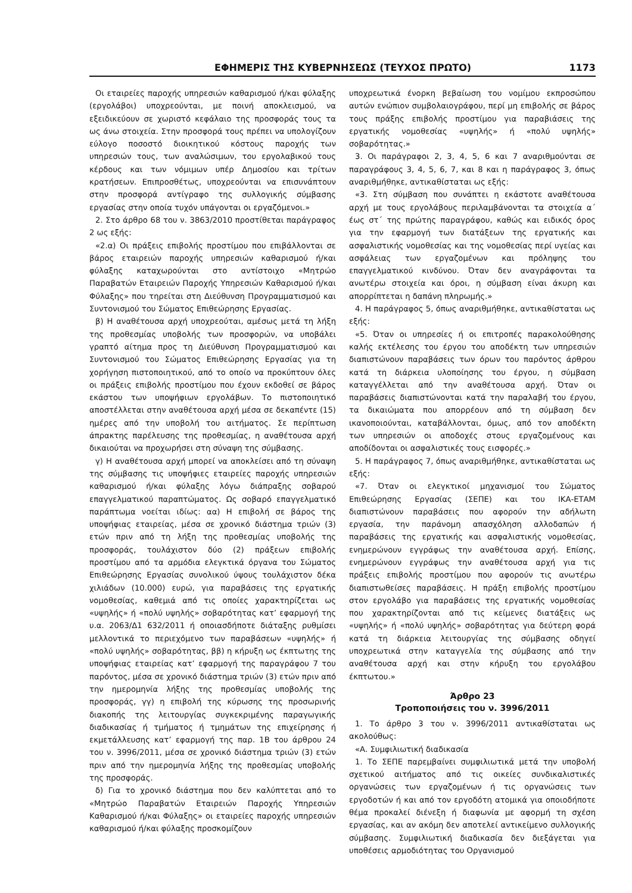ΕΦΗΜΕΡΙΣ ΤΗΣ ΚΥΒΕΡΝΗΣΕΩΣ (ΤΕΥΧΟΣ ΠΡΩΤΟ) 1173
Οι εταιρείες παροχής υπηρεσιών καθαρισμού ή/και φύλαξης (εργολάβοι) υποχρεούνται, με ποινή αποκλεισμού, να εξειδικεύουν σε χωριστό κεφάλαιο της προσφοράς τους τα ως άνω στοιχεία. Στην προσφορά τους πρέπει να υπολογίζουν εύλογο ποσοστό διοικητικού κόστους παροχής των υπηρεσιών τους, των αναλώσιμων, του εργολαβικού τους κέρδους και των νόμιμων υπέρ Δημοσίου και τρίτων κρατήσεων. Επιπροσθέτως, υποχρεούνται να επισυνάπτουν στην προσφορά αντίγραφο της συλλογικής σύμβασης εργασίας στην οποία τυχόν υπάγονται οι εργαζόμενοι.»
2. Στο άρθρο 68 του ν. 3863/2010 προστίθεται παράγραφος 2 ως εξής:
«2.α) Οι πράξεις επιβολής προστίμου που επιβάλλονται σε βάρος εταιρειών παροχής υπηρεσιών καθαρισμού ή/και φύλαξης καταχωρούνται στο αντίστοιχο «Μητρώο Παραβατών Εταιρειών Παροχής Υπηρεσιών Καθαρισμού ή/και Φύλαξης» που τηρείται στη Διεύθυνση Προγραμματισμού και Συντονισμού του Σώματος Επιθεώρησης Εργασίας.
β) Η αναθέτουσα αρχή υποχρεούται, αμέσως μετά τη λήξη της προθεσμίας υποβολής των προσφορών, να υποβάλει γραπτό αίτημα προς τη Διεύθυνση Προγραμματισμού και Συντονισμού του Σώματος Επιθεώρησης Εργασίας για τη χορήγηση πιστοποιητικού, από το οποίο να προκύπτουν όλες οι πράξεις επιβολής προστίμου που έχουν εκδοθεί σε βάρος εκάστου των υποψήφιων εργολάβων. Το πιστοποιητικό αποστέλλεται στην αναθέτουσα αρχή μέσα σε δεκαπέντε (15) ημέρες από την υποβολή του αιτήματος. Σε περίπτωση άπρακτης παρέλευσης της προθεσμίας, η αναθέτουσα αρχή δικαιούται να προχωρήσει στη σύναψη της σύμβασης.
γ) Η αναθέτουσα αρχή μπορεί να αποκλείσει από τη σύναψη της σύμβασης τις υποψήφιες εταιρείες παροχής υπηρεσιών καθαρισμού ή/και φύλαξης λόγω διάπραξης σοβαρού επαγγελματικού παραπτώματος. Ως σοβαρό επαγγελματικό παράπτωμα νοείται ιδίως: αα) Η επιβολή σε βάρος της υποψήφιας εταιρείας, μέσα σε χρονικό διάστημα τριών (3) ετών πριν από τη λήξη της προθεσμίας υποβολής της προσφοράς, τουλάχιστον δύο (2) πράξεων επιβολής προστίμου από τα αρμόδια ελεγκτικά όργανα του Σώματος Επιθεώρησης Εργασίας συνολικού ύψους τουλάχιστον δέκα χιλιάδων (10.000) ευρώ, για παραβάσεις της εργατικής νομοθεσίας, καθεμιά από τις οποίες χαρακτηρίζεται ως «υψηλής» ή «πολύ υψηλής» σοβαρότητας κατ’ εφαρμογή της υ.α. 2063/Δ1 632/2011 ή οποιασδήποτε διάταξης ρυθμίσει μελλοντικά το περιεχόμενο των παραβάσεων «υψηλής» ή «πολύ υψηλής» σοβαρότητας, ββ) η κήρυξη ως έκπτωτης της υποψήφιας εταιρείας κατ’ εφαρμογή της παραγράφου 7 του παρόντος, μέσα σε χρονικό διάστημα τριών (3) ετών πριν από την ημερομηνία λήξης της προθεσμίας υποβολής της προσφοράς, γγ) η επιβολή της κύρωσης της προσωρινής διακοπής της λειτουργίας συγκεκριμένης παραγωγικής διαδικασίας ή τμήματος ή τμημάτων της επιχείρησης ή εκμετάλλευσης κατ’ εφαρμογή της παρ. 1Β του άρθρου 24 του ν. 3996/2011, μέσα σε χρονικό διάστημα τριών (3) ετών πριν από την ημερομηνία λήξης της προθεσμίας υποβολής της προσφοράς.
δ) Για το χρονικό διάστημα που δεν καλύπτεται από το «Μητρώο Παραβατών Εταιρειών Παροχής Υπηρεσιών Καθαρισμού ή/και Φύλαξης» οι εταιρείες παροχής υπηρεσιών καθαρισμού ή/και φύλαξης προσκομίζουν
υποχρεωτικά ένορκη βεβαίωση του νομίμου εκπροσώπου αυτών ενώπιον συμβολαιογράφου, περί μη επιβολής σε βάρος τους πράξης επιβολής προστίμου για παραβιάσεις της εργατικής νομοθεσίας «υψηλής» ή «πολύ υψηλής» σοβαρότητας.»
3. Οι παράγραφοι 2, 3, 4, 5, 6 και 7 αναριθμούνται σε παραγράφους 3, 4, 5, 6, 7, και 8 και η παράγραφος 3, όπως αναριθμήθηκε, αντικαθίσταται ως εξής:
«3. Στη σύμβαση που συνάπτει η εκάστοτε αναθέτουσα αρχή με τους εργολάβους περιλαμβάνονται τα στοιχεία α΄ έως στ΄ της πρώτης παραγράφου, καθώς και ειδικός όρος για την εφαρμογή των διατάξεων της εργατικής και ασφαλιστικής νομοθεσίας και της νομοθεσίας περί υγείας και ασφάλειας των εργαζομένων και πρόληψης του επαγγελματικού κινδύνου. Όταν δεν αναγράφονται τα ανωτέρω στοιχεία και όροι, η σύμβαση είναι άκυρη και απορρίπτεται η δαπάνη πληρωμής.»
4. Η παράγραφος 5, όπως αναριθμήθηκε, αντικαθίσταται ως εξής:
«5. Όταν οι υπηρεσίες ή οι επιτροπές παρακολούθησης καλής εκτέλεσης του έργου του αποδέκτη των υπηρεσιών διαπιστώνουν παραβάσεις των όρων του παρόντος άρθρου κατά τη διάρκεια υλοποίησης του έργου, η σύμβαση καταγγέλλεται από την αναθέτουσα αρχή. Όταν οι παραβάσεις διαπιστώνονται κατά την παραλαβή του έργου, τα δικαιώματα που απορρέουν από τη σύμβαση δεν ικανοποιούνται, καταβάλλονται, όμως, από τον αποδέκτη των υπηρεσιών οι αποδοχές στους εργαζομένους και αποδίδονται οι ασφαλιστικές τους εισφορές.»
5. Η παράγραφος 7, όπως αναριθμήθηκε, αντικαθίσταται ως εξής:
«7. Όταν οι ελεγκτικοί μηχανισμοί του Σώματος Επιθεώρησης Εργασίας (ΣΕΠΕ) και του ΙΚΑ-ΕΤΑΜ διαπιστώνουν παραβάσεις που αφορούν την αδήλωτη εργασία, την παράνομη απασχόληση αλλοδαπών ή παραβάσεις της εργατικής και ασφαλιστικής νομοθεσίας, ενημερώνουν εγγράφως την αναθέτουσα αρχή. Επίσης, ενημερώνουν εγγράφως την αναθέτουσα αρχή για τις πράξεις επιβολής προστίμου που αφορούν τις ανωτέρω διαπιστωθείσες παραβάσεις. Η πράξη επιβολής προστίμου στον εργολάβο για παραβάσεις της εργατικής νομοθεσίας που χαρακτηρίζονται από τις κείμενες διατάξεις ως «υψηλής» ή «πολύ υψηλής» σοβαρότητας για δεύτερη φορά κατά τη διάρκεια λειτουργίας της σύμβασης οδηγεί υποχρεωτικά στην καταγγελία της σύμβασης από την αναθέτουσα αρχή και στην κήρυξη του εργολάβου έκπτωτου.»
Άρθρο 23
Τροποποιήσεις του ν. 3996/2011
1. Το άρθρο 3 του ν. 3996/2011 αντικαθίσταται ως ακολούθως:
«Α. Συμφιλιωτική διαδικασία
1. Το ΣΕΠΕ παρεμβαίνει συμφιλιωτικά μετά την υποβολή σχετικού αιτήματος από τις οικείες συνδικαλιστικές οργανώσεις των εργαζομένων ή τις οργανώσεις των εργοδοτών ή και από τον εργοδότη ατομικά για οποιοδήποτε θέμα προκαλεί διένεξη ή διαφωνία με αφορμή τη σχέση εργασίας, και αν ακόμη δεν αποτελεί αντικείμενο συλλογικής σύμβασης. Συμφιλιωτική διαδικασία δεν διεξάγεται για υποθέσεις αρμοδιότητας του Οργανισμού